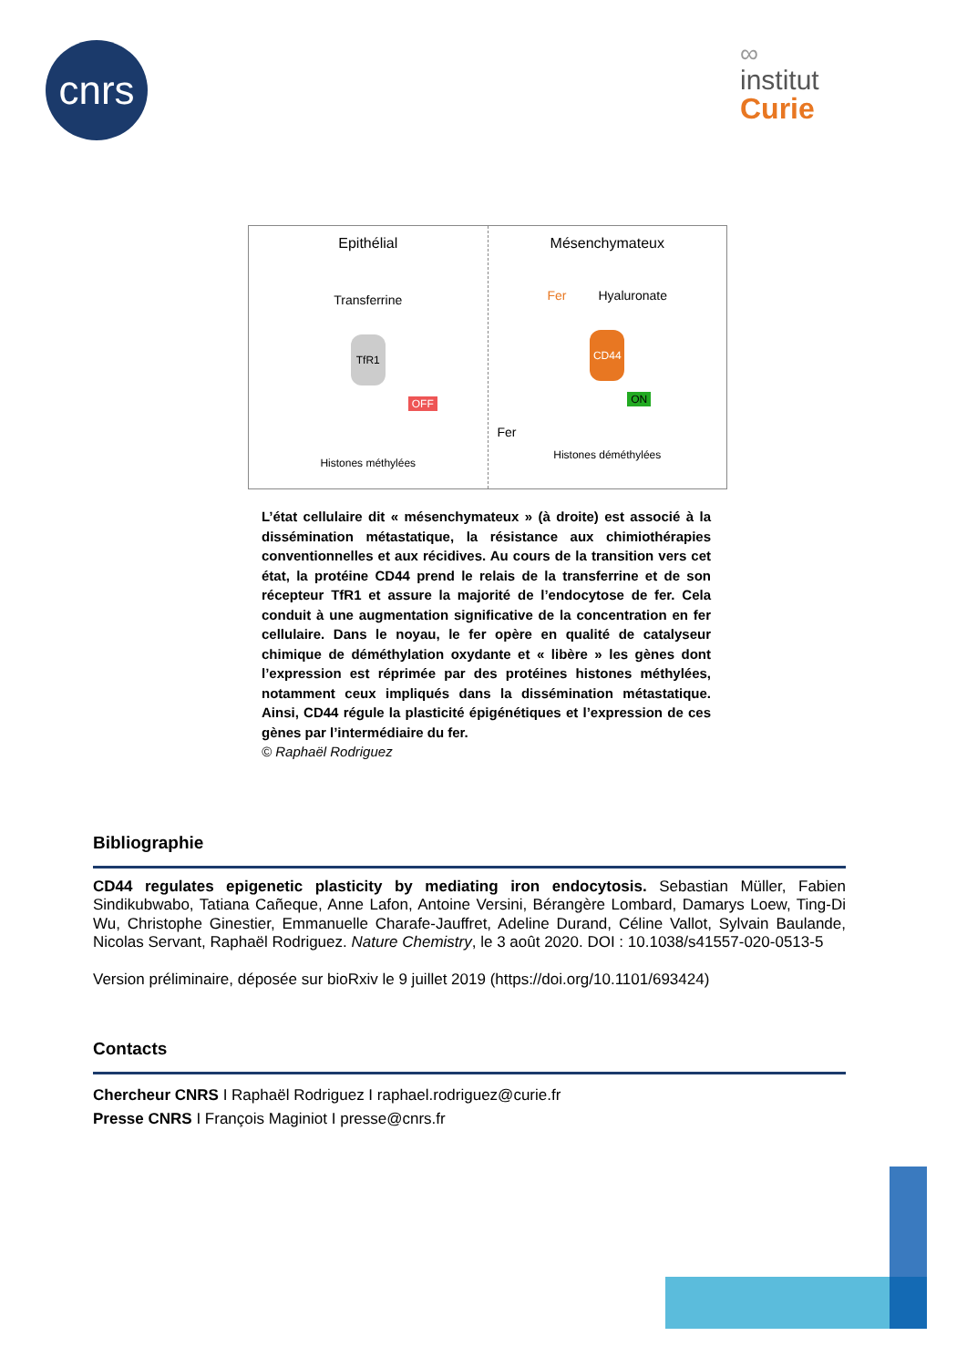cnrs
∞
institut
Curie
Epithélial
Transferrine
TfR1
OFF
Histones méthylées
Mésenchymateux
Fer Hyaluronate
CD44
ON
Fer
Histones déméthylées
L’état cellulaire dit « mésenchymateux » (à droite) est associé à la dissémination métastatique, la résistance aux chimiothérapies conventionnelles et aux récidives. Au cours de la transition vers cet état, la protéine CD44 prend le relais de la transferrine et de son récepteur TfR1 et assure la majorité de l’endocytose de fer. Cela conduit à une augmentation significative de la concentration en fer cellulaire. Dans le noyau, le fer opère en qualité de catalyseur chimique de déméthylation oxydante et « libère » les gènes dont l’expression est réprimée par des protéines histones méthylées, notamment ceux impliqués dans la dissémination métastatique. Ainsi, CD44 régule la plasticité épigénétiques et l’expression de ces gènes par l’intermédiaire du fer.
© Raphaël Rodriguez
Bibliographie
CD44 regulates epigenetic plasticity by mediating iron endocytosis. Sebastian Müller, Fabien Sindikubwabo, Tatiana Cañeque, Anne Lafon, Antoine Versini, Bérangère Lombard, Damarys Loew, Ting-Di Wu, Christophe Ginestier, Emmanuelle Charafe-Jauffret, Adeline Durand, Céline Vallot, Sylvain Baulande, Nicolas Servant, Raphaël Rodriguez. Nature Chemistry, le 3 août 2020. DOI : 10.1038/s41557-020-0513-5
Version préliminaire, déposée sur bioRxiv le 9 juillet 2019 (https://doi.org/10.1101/693424)
Contacts
Chercheur CNRS I Raphaël Rodriguez I raphael.rodriguez@curie.fr
Presse CNRS I François Maginiot I presse@cnrs.fr